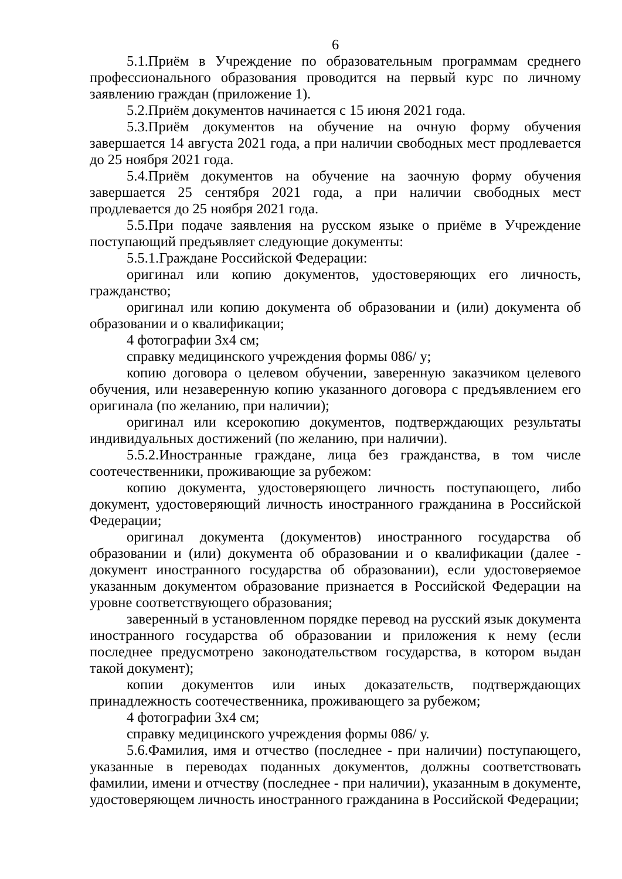6
5.1.Приём в Учреждение по образовательным программам среднего профессионального образования проводится на первый курс по личному заявлению граждан (приложение 1).
5.2.Приём документов начинается с 15 июня 2021 года.
5.3.Приём документов на обучение на очную форму обучения завершается 14 августа 2021 года, а при наличии свободных мест продлевается до 25 ноября 2021 года.
5.4.Приём документов на обучение на заочную форму обучения завершается 25 сентября 2021 года, а при наличии свободных мест продлевается до 25 ноября 2021 года.
5.5.При подаче заявления на русском языке о приёме в Учреждение поступающий предъявляет следующие документы:
5.5.1.Граждане Российской Федерации:
оригинал или копию документов, удостоверяющих его личность, гражданство;
оригинал или копию документа об образовании и (или) документа об образовании и о квалификации;
4 фотографии 3х4 см;
справку медицинского учреждения формы 086/ у;
копию договора о целевом обучении, заверенную заказчиком целевого обучения, или незаверенную копию указанного договора с предъявлением его оригинала (по желанию, при наличии);
оригинал или ксерокопию документов, подтверждающих результаты индивидуальных достижений (по желанию, при наличии).
5.5.2.Иностранные граждане, лица без гражданства, в том числе соотечественники, проживающие за рубежом:
копию документа, удостоверяющего личность поступающего, либо документ, удостоверяющий личность иностранного гражданина в Российской Федерации;
оригинал документа (документов) иностранного государства об образовании и (или) документа об образовании и о квалификации (далее - документ иностранного государства об образовании), если удостоверяемое указанным документом образование признается в Российской Федерации на уровне соответствующего образования;
заверенный в установленном порядке перевод на русский язык документа иностранного государства об образовании и приложения к нему (если последнее предусмотрено законодательством государства, в котором выдан такой документ);
копии документов или иных доказательств, подтверждающих принадлежность соотечественника, проживающего за рубежом;
4 фотографии 3х4 см;
справку медицинского учреждения формы 086/ у.
5.6.Фамилия, имя и отчество (последнее - при наличии) поступающего, указанные в переводах поданных документов, должны соответствовать фамилии, имени и отчеству (последнее - при наличии), указанным в документе, удостоверяющем личность иностранного гражданина в Российской Федерации;